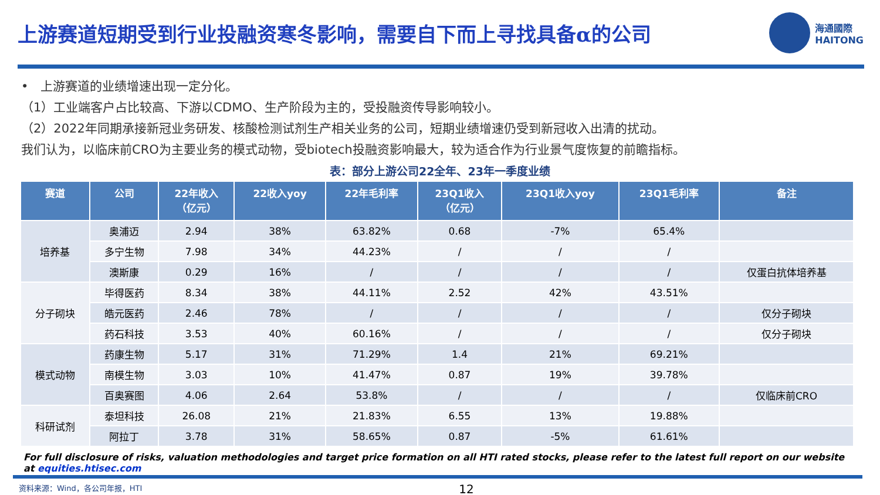上游赛道短期受到行业投融资寒冬影响，需要自下而上寻找具备α的公司
海通國際
HAITONG
•　上游赛道的业绩增速出现一定分化。
（1）工业端客户占比较高、下游以CDMO、生产阶段为主的，受投融资传导影响较小。
（2）2022年同期承接新冠业务研发、核酸检测试剂生产相关业务的公司，短期业绩增速仍受到新冠收入出清的扰动。
我们认为，以临床前CRO为主要业务的模式动物，受biotech投融资影响最大，较为适合作为行业景气度恢复的前瞻指标。
表：部分上游公司22全年、23年一季度业绩
| 赛道 | 公司 | 22年收入 （亿元） | 22收入yoy | 22年毛利率 | 23Q1收入 （亿元） | 23Q1收入yoy | 23Q1毛利率 | 备注 |
| --- | --- | --- | --- | --- | --- | --- | --- | --- |
| 培养基 | 奥浦迈 | 2.94 | 38% | 63.82% | 0.68 | -7% | 65.4% | |
| | 多宁生物 | 7.98 | 34% | 44.23% | / | / | / | |
| | 澳斯康 | 0.29 | 16% | / | / | / | / | 仅蛋白抗体培养基 |
| 分子砌块 | 毕得医药 | 8.34 | 38% | 44.11% | 2.52 | 42% | 43.51% | |
| | 皓元医药 | 2.46 | 78% | / | / | / | / | 仅分子砌块 |
| | 药石科技 | 3.53 | 40% | 60.16% | / | / | / | 仅分子砌块 |
| 模式动物 | 药康生物 | 5.17 | 31% | 71.29% | 1.4 | 21% | 69.21% | |
| | 南模生物 | 3.03 | 10% | 41.47% | 0.87 | 19% | 39.78% | |
| | 百奥赛图 | 4.06 | 2.64 | 53.8% | / | / | / | 仅临床前CRO |
| 科研试剂 | 泰坦科技 | 26.08 | 21% | 21.83% | 6.55 | 13% | 19.88% | |
| | 阿拉丁 | 3.78 | 31% | 58.65% | 0.87 | -5% | 61.61% | |
For full disclosure of risks, valuation methodologies and target price formation on all HTI rated stocks, please refer to the latest full report on our website at equities.htisec.com
资料来源：Wind，各公司年报，HTI 12